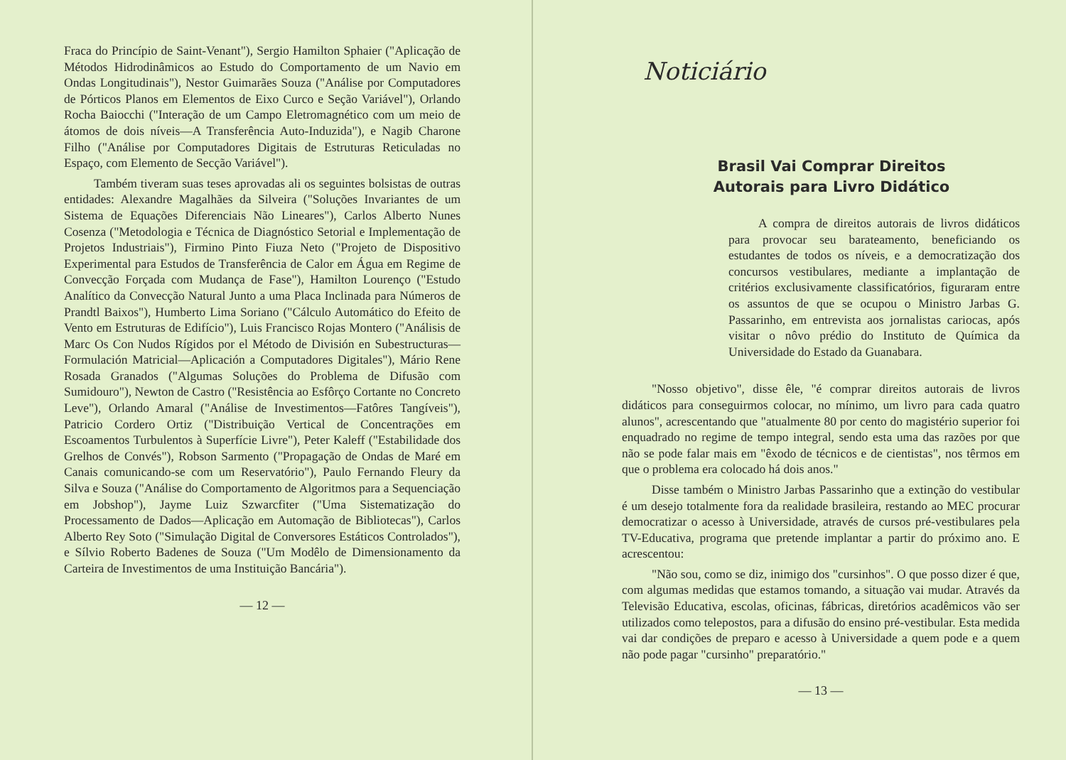Fraca do Princípio de Saint-Venant"), Sergio Hamilton Sphaier ("Aplicação de Métodos Hidrodinâmicos ao Estudo do Comportamento de um Navio em Ondas Longitudinais"), Nestor Guimarães Souza ("Análise por Computadores de Pórticos Planos em Elementos de Eixo Curco e Seção Variável"), Orlando Rocha Baiocchi ("Interação de um Campo Eletromagnético com um meio de átomos de dois níveis—A Transferência Auto-Induzida"), e Nagib Charone Filho ("Análise por Computadores Digitais de Estruturas Reticuladas no Espaço, com Elemento de Secção Variável").
Também tiveram suas teses aprovadas ali os seguintes bolsistas de outras entidades: Alexandre Magalhães da Silveira ("Soluções Invariantes de um Sistema de Equações Diferenciais Não Lineares"), Carlos Alberto Nunes Cosenza ("Metodologia e Técnica de Diagnóstico Setorial e Implementação de Projetos Industriais"), Firmino Pinto Fiuza Neto ("Projeto de Dispositivo Experimental para Estudos de Transferência de Calor em Água em Regime de Convecção Forçada com Mudança de Fase"), Hamilton Lourenço ("Estudo Analítico da Convecção Natural Junto a uma Placa Inclinada para Números de Prandtl Baixos"), Humberto Lima Soriano ("Cálculo Automático do Efeito de Vento em Estruturas de Edifício"), Luis Francisco Rojas Montero ("Análisis de Marc Os Con Nudos Rígidos por el Método de División en Subestructuras—Formulación Matricial—Aplicación a Computadores Digitales"), Mário Rene Rosada Granados ("Algumas Soluções do Problema de Difusão com Sumidouro"), Newton de Castro ("Resistência ao Esfôrço Cortante no Concreto Leve"), Orlando Amaral ("Análise de Investimentos—Fatôres Tangíveis"), Patricio Cordero Ortiz ("Distribuição Vertical de Concentrações em Escoamentos Turbulentos à Superfície Livre"), Peter Kaleff ("Estabilidade dos Grelhos de Convés"), Robson Sarmento ("Propagação de Ondas de Maré em Canais comunicando-se com um Reservatório"), Paulo Fernando Fleury da Silva e Souza ("Análise do Comportamento de Algoritmos para a Sequenciação em Jobshop"), Jayme Luiz Szwarcfiter ("Uma Sistematização do Processamento de Dados—Aplicação em Automação de Bibliotecas"), Carlos Alberto Rey Soto ("Simulação Digital de Conversores Estáticos Controlados"), e Sílvio Roberto Badenes de Souza ("Um Modêlo de Dimensionamento da Carteira de Investimentos de uma Instituição Bancária").
— 12 —
Noticiário
Brasil Vai Comprar Direitos
Autorais para Livro Didático
A compra de direitos autorais de livros didáticos para provocar seu barateamento, beneficiando os estudantes de todos os níveis, e a democratização dos concursos vestibulares, mediante a implantação de critérios exclusivamente classificatórios, figuraram entre os assuntos de que se ocupou o Ministro Jarbas G. Passarinho, em entrevista aos jornalistas cariocas, após visitar o nôvo prédio do Instituto de Química da Universidade do Estado da Guanabara.
"Nosso objetivo", disse êle, "é comprar direitos autorais de livros didáticos para conseguirmos colocar, no mínimo, um livro para cada quatro alunos", acrescentando que "atualmente 80 por cento do magistério superior foi enquadrado no regime de tempo integral, sendo esta uma das razões por que não se pode falar mais em "êxodo de técnicos e de cientistas", nos têrmos em que o problema era colocado há dois anos."
Disse também o Ministro Jarbas Passarinho que a extinção do vestibular é um desejo totalmente fora da realidade brasileira, restando ao MEC procurar democratizar o acesso à Universidade, através de cursos pré-vestibulares pela TV-Educativa, programa que pretende implantar a partir do próximo ano. E acrescentou:
"Não sou, como se diz, inimigo dos "cursinhos". O que posso dizer é que, com algumas medidas que estamos tomando, a situação vai mudar. Através da Televisão Educativa, escolas, oficinas, fábricas, diretórios acadêmicos vão ser utilizados como telepostos, para a difusão do ensino pré-vestibular. Esta medida vai dar condições de preparo e acesso à Universidade a quem pode e a quem não pode pagar "cursinho" preparatório."
— 13 —